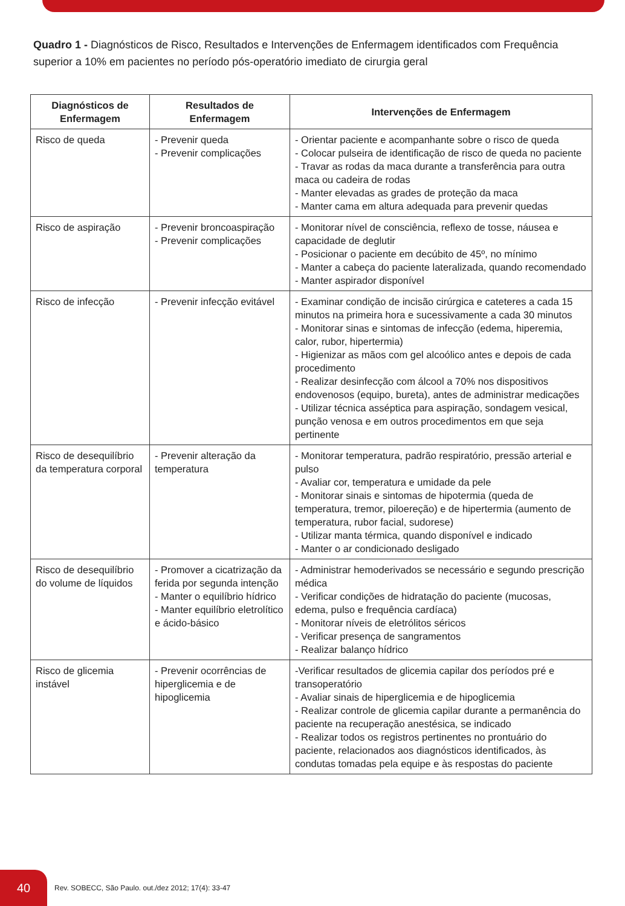Quadro 1 - Diagnósticos de Risco, Resultados e Intervenções de Enfermagem identificados com Frequência superior a 10% em pacientes no período pós-operatório imediato de cirurgia geral
| Diagnósticos de Enfermagem | Resultados de Enfermagem | Intervenções de Enfermagem |
| --- | --- | --- |
| Risco de queda | - Prevenir queda - Prevenir complicações | - Orientar paciente e acompanhante sobre o risco de queda - Colocar pulseira de identificação de risco de queda no paciente - Travar as rodas da maca durante a transferência para outra maca ou cadeira de rodas - Manter elevadas as grades de proteção da maca - Manter cama em altura adequada para prevenir quedas |
| Risco de aspiração | - Prevenir broncoaspiração - Prevenir complicações | - Monitorar nível de consciência, reflexo de tosse, náusea e capacidade de deglutir - Posicionar o paciente em decúbito de 45º, no mínimo - Manter a cabeça do paciente lateralizada, quando recomendado - Manter aspirador disponível |
| Risco de infecção | - Prevenir infecção evitável | - Examinar condição de incisão cirúrgica e cateteres a cada 15 minutos na primeira hora e sucessivamente a cada 30 minutos - Monitorar sinas e sintomas de infecção (edema, hiperemia, calor, rubor, hipertermia) - Higienizar as mãos com gel alcoólico antes e depois de cada procedimento - Realizar desinfecção com álcool a 70% nos dispositivos endovenosos (equipo, bureta), antes de administrar medicações - Utilizar técnica asséptica para aspiração, sondagem vesical, punção venosa e em outros procedimentos em que seja pertinente |
| Risco de desequilíbrio da temperatura corporal | - Prevenir alteração da temperatura | - Monitorar temperatura, padrão respiratório, pressão arterial e pulso - Avaliar cor, temperatura e umidade da pele - Monitorar sinais e sintomas de hipotermia (queda de temperatura, tremor, piloereção) e de hipertermia (aumento de temperatura, rubor facial, sudorese) - Utilizar manta térmica, quando disponível e indicado - Manter o ar condicionado desligado |
| Risco de desequilíbrio do volume de líquidos | - Promover a cicatrização da ferida por segunda intenção - Manter o equilíbrio hídrico - Manter equilíbrio eletrolítico e ácido-básico | - Administrar hemoderivados se necessário e segundo prescrição médica - Verificar condições de hidratação do paciente (mucosas, edema, pulso e frequência cardíaca) - Monitorar níveis de eletrólitos séricos - Verificar presença de sangramentos - Realizar balanço hídrico |
| Risco de glicemia instável | - Prevenir ocorrências de hiperglicemia e de hipoglicemia | -Verificar resultados de glicemia capilar dos períodos pré e transoperatório - Avaliar sinais de hiperglicemia e de hipoglicemia - Realizar controle de glicemia capilar durante a permanência do paciente na recuperação anestésica, se indicado - Realizar todos os registros pertinentes no prontuário do paciente, relacionados aos diagnósticos identificados, às condutas tomadas pela equipe e às respostas do paciente |
40
Rev. SOBECC, São Paulo. out./dez 2012; 17(4): 33-47